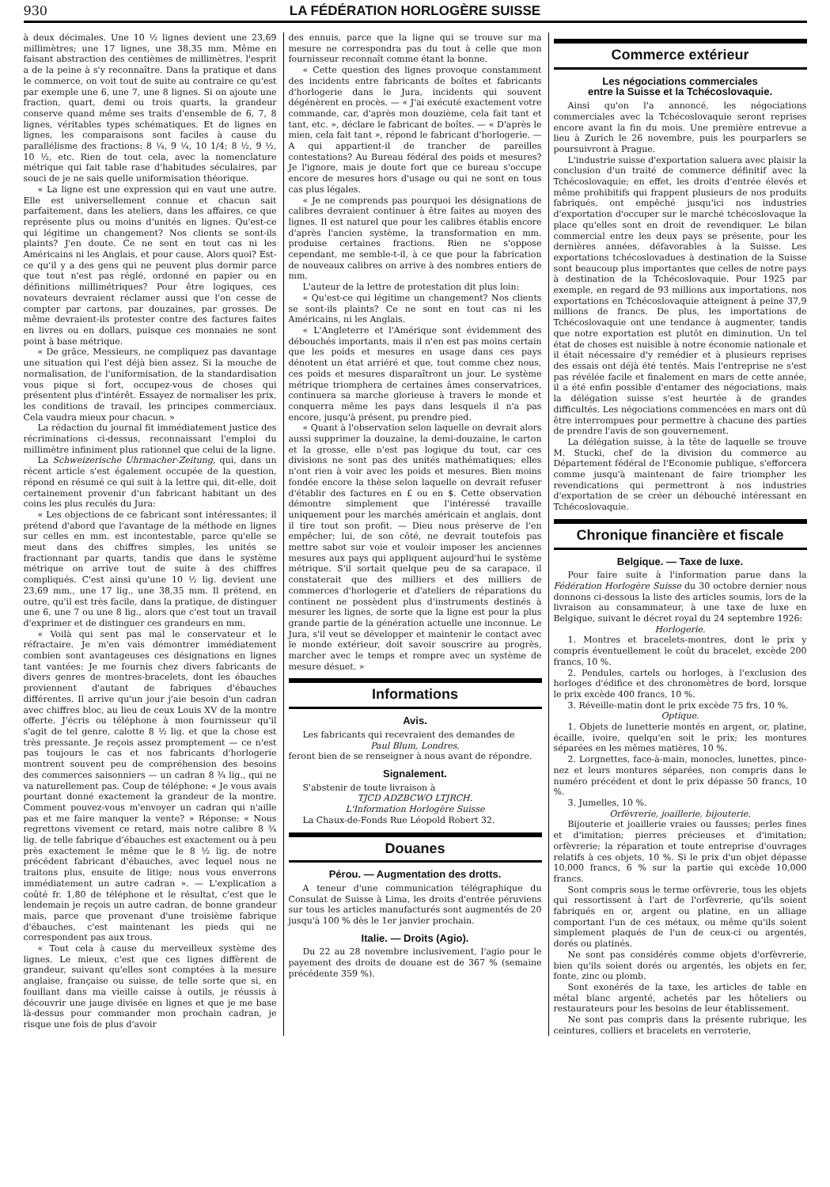930 LA FÉDÉRATION HORLOGÈRE SUISSE
à deux décimales. Une 10 ½ lignes devient une 23,69 millimètres; une 17 lignes, une 38,35 mm. Même en faisant abstraction des centièmes de millimètres, l'esprit a de la peine à s'y reconnaître. Dans la pratique et dans le commerce, on voit tout de suite au contraire ce qu'est par exemple une 6, une 7, une 8 lignes. Si on ajoute une fraction, quart, demi ou trois quarts, la grandeur conserve quand même ses traits d'ensemble de 6, 7, 8 lignes, véritables types schématiques. Et de lignes en lignes, les comparaisons sont faciles à cause du parallélisme des fractions: 8 ¼, 9 ¼, 10 1/4; 8 ½, 9 ½, 10 ½, etc. Rien de tout cela, avec la nomenclature métrique qui fait table rase d'habitudes séculaires, par souci de je ne sais quelle uniformisation théorique.
« La ligne est une expression qui en vaut une autre. Elle est universellement connue et chacun sait parfaitement, dans les ateliers, dans les affaires, ce que représente plus ou moins d'unités en lignes. Qu'est-ce qui légitime un changement? Nos clients se sont-ils plaints? J'en doute. Ce ne sont en tout cas ni les Américains ni les Anglais, et pour cause. Alors quoi? Est-ce qu'il y a des gens qui ne peuvent plus dormir parce que tout n'est pas réglé, ordonné en papier ou en définitions millimétriques? Pour être logiques, ces novateurs devraient réclamer aussi que l'on cesse de compter par cartons, par douzaines, par grosses. De même devraient-ils protester contre des factures faites en livres ou en dollars, puisque ces monnaies ne sont point à base métrique.
« De grâce, Messieurs, ne compliquez pas davantage une situation qui l'est déjà bien assez. Si la mouche de normalisation, de l'uniformisation, de la standardisation vous pique si fort, occupez-vous de choses qui présentent plus d'intérêt. Essayez de normaliser les prix, les conditions de travail, les principes commerciaux. Cela vaudra mieux pour chacun. »
La rédaction du journal fit immédiatement justice des récriminations ci-dessus, reconnaissant l'emploi du millimètre infiniment plus rationnel que celui de la ligne.
La Schweizerische Uhrmacher-Zeitung, qui, dans un récent article s'est également occupée de la question, répond en résumé ce qui suit à la lettre qui, dit-elle, doit certainement provenir d'un fabricant habitant un des coins les plus reculés du Jura:
« Les objections de ce fabricant sont intéressantes; il prétend d'abord que l'avantage de la méthode en lignes sur celles en mm. est incontestable, parce qu'elle se meut dans des chiffres simples, les unités se fractionnant par quarts, tandis que dans le système métrique on arrive tout de suite à des chiffres compliqués. C'est ainsi qu'une 10 ½ lig. devient une 23,69 mm., une 17 lig., une 38,35 mm. Il prétend, en outre, qu'il est très facile, dans la pratique, de distinguer une 6, une 7 ou une 8 lig., alors que c'est tout un travail d'exprimer et de distinguer ces grandeurs en mm.
« Voilà qui sent pas mal le conservateur et le réfractaire. Je m'en vais démontrer immédiatement combien sont avantageuses ces désignations en lignes tant vantées: Je me fournis chez divers fabricants de divers genres de montres-bracelets, dont les ébauches proviennent d'autant de fabriques d'ébauches différentes. Il arrive qu'un jour j'aie besoin d'un cadran avec chiffres bloc, au lieu de ceux Louis XV de la montre offerte. J'écris ou téléphone à mon fournisseur qu'il s'agit de tel genre, calotte 8 ½ lig. et que la chose est très pressante. Je reçois assez promptement — ce n'est pas toujours le cas et nos fabricants d'horlogerie montrent souvent peu de compréhension des besoins des commerces saisonniers — un cadran 8 ¾ lig., qui ne va naturellement pas. Coup de téléphone: « Je vous avais pourtant donné exactement la grandeur de la montre. Comment pouvez-vous m'envoyer un cadran qui n'aille pas et me faire manquer la vente? » Réponse: « Nous regrettons vivement ce retard, mais notre calibre 8 ¾ lig. de telle fabrique d'ébauches est exactement ou à peu près exactement le même que le 8 ½ lig. de notre précédent fabricant d'ébauches, avec lequel nous ne traitons plus, ensuite de litige; nous vous enverrons immédiatement un autre cadran ». — L'explication a coûté fr. 1,80 de téléphone et le résultat, c'est que le lendemain je reçois un autre cadran, de bonne grandeur mais, parce que provenant d'une troisième fabrique d'ébauches, c'est maintenant les pieds qui ne correspondent pas aux trous.
« Tout cela à cause du merveilleux système des lignes. Le mieux, c'est que ces lignes diffèrent de grandeur, suivant qu'elles sont comptées à la mesure anglaise, française ou suisse, de telle sorte que si, en fouillant dans ma vieille caisse à outils, je réussis à découvrir une jauge divisée en lignes et que je me base là-dessus pour commander mon prochain cadran, je risque une fois de plus d'avoir
des ennuis, parce que la ligne qui se trouve sur ma mesure ne correspondra pas du tout à celle que mon fournisseur reconnaît comme étant la bonne.
« Cette question des lignes provoque constamment des incidents entre fabricants de boîtes et fabricants d'horlogerie dans le Jura, incidents qui souvent dégénèrent en procès. — « J'ai exécuté exactement votre commande, car, d'après mon douzième, cela fait tant et tant, etc. », déclare le fabricant de boîtes. — « D'après le mien, cela fait tant », répond le fabricant d'horlogerie. — A qui appartient-il de trancher de pareilles contestations? Au Bureau fédéral des poids et mesures? Je l'ignore, mais je doute fort que ce bureau s'occupe encore de mesures hors d'usage ou qui ne sont en tous cas plus légales.
« Je ne comprends pas pourquoi les désignations de calibres devraient continuer à être faites au moyen des lignes. Il est naturel que pour les calibres établis encore d'après l'ancien système, la transformation en mm. produise certaines fractions. Rien ne s'oppose cependant, me semble-t-il, à ce que pour la fabrication de nouveaux calibres on arrive à des nombres entiers de mm.
L'auteur de la lettre de protestation dit plus loin:
« Qu'est-ce qui légitime un changement? Nos clients se sont-ils plaints? Ce ne sont en tout cas ni les Américains, ni les Anglais.
« L'Angleterre et l'Amérique sont évidemment des débouchés importants, mais il n'en est pas moins certain que les poids et mesures en usage dans ces pays dénotent un état arriéré et que, tout comme chez nous, ces poids et mesures disparaîtront un jour. Le système métrique triomphera de certaines âmes conservatrices, continuera sa marche glorieuse à travers le monde et conquerra même les pays dans lesquels il n'a pas encore, jusqu'à présent, pu prendre pied.
« Quant à l'observation selon laquelle on devrait alors aussi supprimer la douzaine, la demi-douzaine, le carton et la grosse, elle n'est pas logique du tout, car ces divisions ne sont pas des unités mathématiques; elles n'ont rien à voir avec les poids et mesures. Bien moins fondée encore la thèse selon laquelle on devrait refuser d'établir des factures en £ ou en $. Cette observation démontre simplement que l'intéressé travaille uniquement pour les marchés américain et anglais, dont il tire tout son profit. — Dieu nous préserve de l'en empêcher; lui, de son côté, ne devrait toutefois pas mettre sabot sur voie et vouloir imposer les anciennes mesures aux pays qui appliquent aujourd'hui le système métrique. S'il sortait quelque peu de sa carapace, il constaterait que des milliers et des milliers de commerces d'horlogerie et d'ateliers de réparations du continent ne possèdent plus d'instruments destinés à mesurer les lignes, de sorte que la ligne est pour la plus grande partie de la génération actuelle une inconnue. Le Jura, s'il veut se développer et maintenir le contact avec le monde extérieur, doit savoir souscrire au progrès, marcher avec le temps et rompre avec un système de mesure désuet. »
Informations
Avis.
Les fabricants qui recevraient des demandes de
Paul Blum, Londres,
feront bien de se renseigner à nous avant de répondre.
Signalement.
S'abstenir de toute livraison à
TJCD ADZBCWO LTJRCH.
L'Information Horlogère Suisse
La Chaux-de-Fonds Rue Léopold Robert 32.
Douanes
Pérou. — Augmentation des drotts.
A teneur d'une communication télégraphique du Consulat de Suisse à Lima, les droits d'entrée péruviens sur tous les articles manufacturés sont augmentés de 20 jusqu'à 100 % dès le 1er janvier prochain.
Italie. — Droits (Agio).
Du 22 au 28 novembre inclusivement, l'agio pour le payement des droits de douane est de 367 % (semaine précédente 359 %).
Commerce extérieur
Les négociations commerciales
entre la Suisse et la Tchécoslovaquie.
Ainsi qu'on l'a annoncé, les négociations commerciales avec la Tchécoslovaquie seront reprises encore avant la fin du mois. Une première entrevue a lieu à Zurich le 26 novembre, puis les pourparlers se poursuivront à Prague.
L'industrie suisse d'exportation saluera avec plaisir la conclusion d'un traité de commerce définitif avec la Tchécoslovaquie; en effet, les droits d'entrée élevés et même prohibitifs qui frappent plusieurs de nos produits fabriqués, ont empêché jusqu'ici nos industries d'exportation d'occuper sur le marché tchécoslovaque la place qu'elles sont en droit de revendiquer. Le bilan commercial entre les deux pays se présente, pour les dernières années, défavorables à la Suisse. Les exportations tchécoslovadues à destination de la Suisse sont beaucoup plus importantes que celles de notre pays à destination de la Tchécoslovaquie. Pour 1925 par exemple, en regard de 93 millions aux importations, nos exportations en Tchécoslovaquie atteignent à peine 37,9 millions de francs. De plus, les importations de Tchécoslovaquie ont une tendance à augmenter, tandis que notre exportation est plutôt en diminution. Un tel état de choses est nuisible à notre économie nationale et il était nécessaire d'y remédier et à plusieurs reprises des essais ont déjà été tentés. Mais l'entreprise ne s'est pas révélée facile et finalement en mars de cette année, il a été enfin possible d'entamer des négociations, mais la délégation suisse s'est heurtée à de grandes difficultés. Les négociations commencées en mars ont dû être interrompues pour permettre à chacune des parties de prendre l'avis de son gouvernement.
La délégation suisse, à la tête de laquelle se trouve M. Stucki, chef de la division du commerce au Département fédéral de l'Economie publique, s'efforcera comme jusqu'à maintenant de faire triompher les revendications qui permettront à nos industries d'exportation de se créer un débouché intéressant en Tchécoslovaquie.
Chronique financière et fiscale
Belgique. — Taxe de luxe.
Pour faire suite à l'information parue dans la Fédération Horlogère Suisse du 30 octobre dernier nous donnons ci-dessous la liste des articles soumis, lors de la livraison au consammateur, à une taxe de luxe en Belgique, suivant le décret royal du 24 septembre 1926:
Horlogerie.
1. Montres et bracelets-montres, dont le prix y compris éventuellement le coût du bracelet, excède 200 francs, 10 %.
2. Pendules, cartels ou horloges, à l'exclusion des horloges d'édifice et des chronomètres de bord, lorsque le prix excède 400 francs, 10 %.
3. Réveille-matin dont le prix excède 75 frs, 10 %.
Optique.
1. Objets de lunetterie montés en argent, or, platine, écaille, ivoire, quelqu'en soit le prix; les montures séparées en les mêmes matières, 10 %.
2. Lorgnettes, face-à-main, monocles, lunettes, pince-nez et leurs montures séparées, non compris dans le numéro précédent et dont le prix dépasse 50 francs, 10 %.
3. Jumelles, 10 %.
Orfèvrerie, joaillerie, bijouterie.
Bijouterie et joaillerie vraies ou fausses; perles fines et d'imitation; pierres précieuses et d'imitation; orfèvrerie; la réparation et toute entreprise d'ouvrages relatifs à ces objets, 10 %. Si le prix d'un objet dépasse 10,000 francs, 6 % sur la partie qui excède 10,000 francs.
Sont compris sous le terme orfèvrerie, tous les objets qui ressortissent à l'art de l'orfèvrerie, qu'ils soient fabriqués en or, argent ou platine, en un alliage comportant l'un de ces métaux, ou même qu'ils soient simplement plaqués de l'un de ceux-ci ou argentés, dorés ou platinés.
Ne sont pas considérés comme objets d'orfèvrerie, bien qu'ils soient dorés ou argentés, les objets en fer, fonte, zinc ou plomb.
Sont exonérés de la taxe, les articles de table en métal blanc argenté, achetés par les hôteliers ou restaurateurs pour les besoins de leur établissement.
Ne sont pas compris dans la présente rubrique, les ceintures, colliers et bracelets en verroterie,